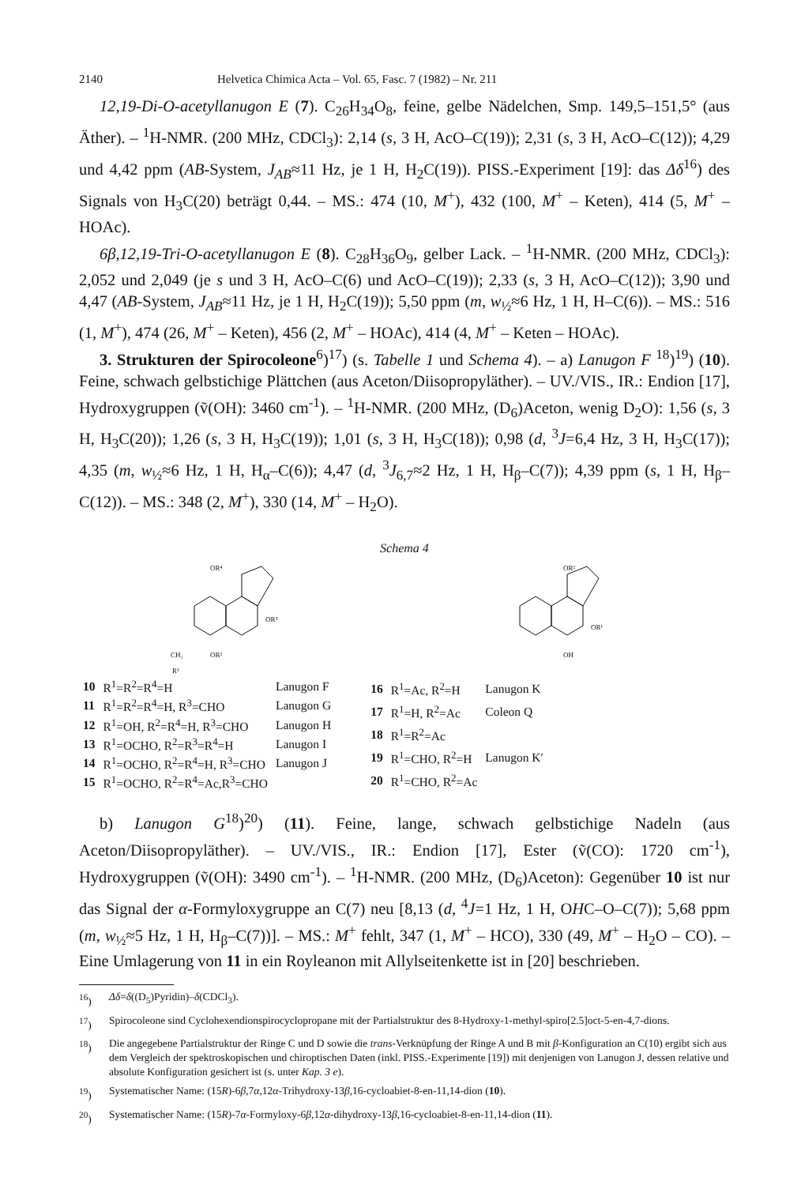2140 Helvetica Chimica Acta – Vol. 65, Fasc. 7 (1982) – Nr. 211
12,19-Di-O-acetyllanugon E (7). C<sub>26</sub>H<sub>34</sub>O<sub>8</sub>, feine, gelbe Nädelchen, Smp. 149,5–151,5° (aus Äther). – <sup>1</sup>H-NMR. (200 MHz, CDCl<sub>3</sub>): 2,14 (s, 3 H, AcO–C(19)); 2,31 (s, 3 H, AcO–C(12)); 4,29 und 4,42 ppm (AB-System, J<sub>AB</sub>≈11 Hz, je 1 H, H<sub>2</sub>C(19)). PISS.-Experiment [19]: das Δδ<sup>16</sup>) des Signals von H<sub>3</sub>C(20) beträgt 0,44. – MS.: 474 (10, M<sup>+</sup>), 432 (100, M<sup>+</sup> – Keten), 414 (5, M<sup>+</sup> – HOAc).
6β,12,19-Tri-O-acetyllanugon E (8). C<sub>28</sub>H<sub>36</sub>O<sub>9</sub>, gelber Lack. – <sup>1</sup>H-NMR. (200 MHz, CDCl<sub>3</sub>): 2,052 und 2,049 (je s und 3 H, AcO–C(6) und AcO–C(19)); 2,33 (s, 3 H, AcO–C(12)); 3,90 und 4,47 (AB-System, J<sub>AB</sub>≈11 Hz, je 1 H, H<sub>2</sub>C(19)); 5,50 ppm (m, w<sub>½</sub>≈6 Hz, 1 H, H–C(6)). – MS.: 516 (1, M<sup>+</sup>), 474 (26, M<sup>+</sup> – Keten), 456 (2, M<sup>+</sup> – HOAc), 414 (4, M<sup>+</sup> – Keten – HOAc).
3. Strukturen der Spirocoleone<sup>6</sup>)<sup>17</sup>) (s. Tabelle 1 und Schema 4). – a) Lanugon F <sup>18</sup>)<sup>19</sup>) (10). Feine, schwach gelbstichige Plättchen (aus Aceton/Diisopropyläther). – UV./VIS., IR.: Endion [17], Hydroxygruppen (ṽ(OH): 3460 cm<sup>-1</sup>). – <sup>1</sup>H-NMR. (200 MHz, (D<sub>6</sub>)Aceton, wenig D<sub>2</sub>O): 1,56 (s, 3 H, H<sub>3</sub>C(20)); 1,26 (s, 3 H, H<sub>3</sub>C(19)); 1,01 (s, 3 H, H<sub>3</sub>C(18)); 0,98 (d, <sup>3</sup>J=6,4 Hz, 3 H, H<sub>3</sub>C(17)); 4,35 (m, w<sub>½</sub>≈6 Hz, 1 H, H<sub>α</sub>–C(6)); 4,47 (d, <sup>3</sup>J<sub>6,7</sub>≈2 Hz, 1 H, H<sub>β</sub>–C(7)); 4,39 ppm (s, 1 H, H<sub>β</sub>–C(12)). – MS.: 348 (2, M<sup>+</sup>), 330 (14, M<sup>+</sup> – H<sub>2</sub>O).
Schema 4
OR⁴
OR³
OR²
CH₂
R¹
OR²
OR¹
OH
| 10 | R<sup>1</sup>=R<sup>2</sup>=R<sup>4</sup>=H | Lanugon F |
| 11 | R<sup>1</sup>=R<sup>2</sup>=R<sup>4</sup>=H, R<sup>3</sup>=CHO | Lanugon G |
| 12 | R<sup>1</sup>=OH, R<sup>2</sup>=R<sup>4</sup>=H, R<sup>3</sup>=CHO | Lanugon H |
| 13 | R<sup>1</sup>=OCHO, R<sup>2</sup>=R<sup>3</sup>=R<sup>4</sup>=H | Lanugon I |
| 14 | R<sup>1</sup>=OCHO, R<sup>2</sup>=R<sup>4</sup>=H, R<sup>3</sup>=CHO | Lanugon J |
| 15 | R<sup>1</sup>=OCHO, R<sup>2</sup>=R<sup>4</sup>=Ac,R<sup>3</sup>=CHO | |
| 16 | R<sup>1</sup>=Ac, R<sup>2</sup>=H | Lanugon K |
| 17 | R<sup>1</sup>=H, R<sup>2</sup>=Ac | Coleon Q |
| 18 | R<sup>1</sup>=R<sup>2</sup>=Ac | |
| 19 | R<sup>1</sup>=CHO, R<sup>2</sup>=H | Lanugon K′ |
| 20 | R<sup>1</sup>=CHO, R<sup>2</sup>=Ac | |
b) Lanugon G<sup>18</sup>)<sup>20</sup>) (11). Feine, lange, schwach gelbstichige Nadeln (aus Aceton/Diisopropyläther). – UV./VIS., IR.: Endion [17], Ester (ṽ(CO): 1720 cm<sup>-1</sup>), Hydroxygruppen (ṽ(OH): 3490 cm<sup>-1</sup>). – <sup>1</sup>H-NMR. (200 MHz, (D<sub>6</sub>)Aceton): Gegenüber 10 ist nur das Signal der α-Formyloxygruppe an C(7) neu [8,13 (d, <sup>4</sup>J=1 Hz, 1 H, OHC–O–C(7)); 5,68 ppm (m, w<sub>½</sub>≈5 Hz, 1 H, H<sub>β</sub>–C(7))]. – MS.: M<sup>+</sup> fehlt, 347 (1, M<sup>+</sup> – HCO), 330 (49, M<sup>+</sup> – H<sub>2</sub>O – CO). – Eine Umlagerung von 11 in ein Royleanon mit Allylseitenkette ist in [20] beschrieben.
<sup>16</sup>) Δδ=δ((D<sub>5</sub>)Pyridin)–δ(CDCl<sub>3</sub>).
<sup>17</sup>) Spirocoleone sind Cyclohexendionspirocyclopropane mit der Partialstruktur des 8-Hydroxy-1-methyl-spiro[2.5]oct-5-en-4,7-dions.
<sup>18</sup>) Die angegebene Partialstruktur der Ringe C und D sowie die trans-Verknüpfung der Ringe A und B mit β-Konfiguration an C(10) ergibt sich aus dem Vergleich der spektroskopischen und chiroptischen Daten (inkl. PISS.-Experimente [19]) mit denjenigen von Lanugon J, dessen relative und absolute Konfiguration gesichert ist (s. unter Kap. 3 e).
<sup>19</sup>) Systematischer Name: (15R)-6β,7α,12α-Trihydroxy-13β,16-cycloabiet-8-en-11,14-dion (10).
<sup>20</sup>) Systematischer Name: (15R)-7α-Formyloxy-6β,12α-dihydroxy-13β,16-cycloabiet-8-en-11,14-dion (11).